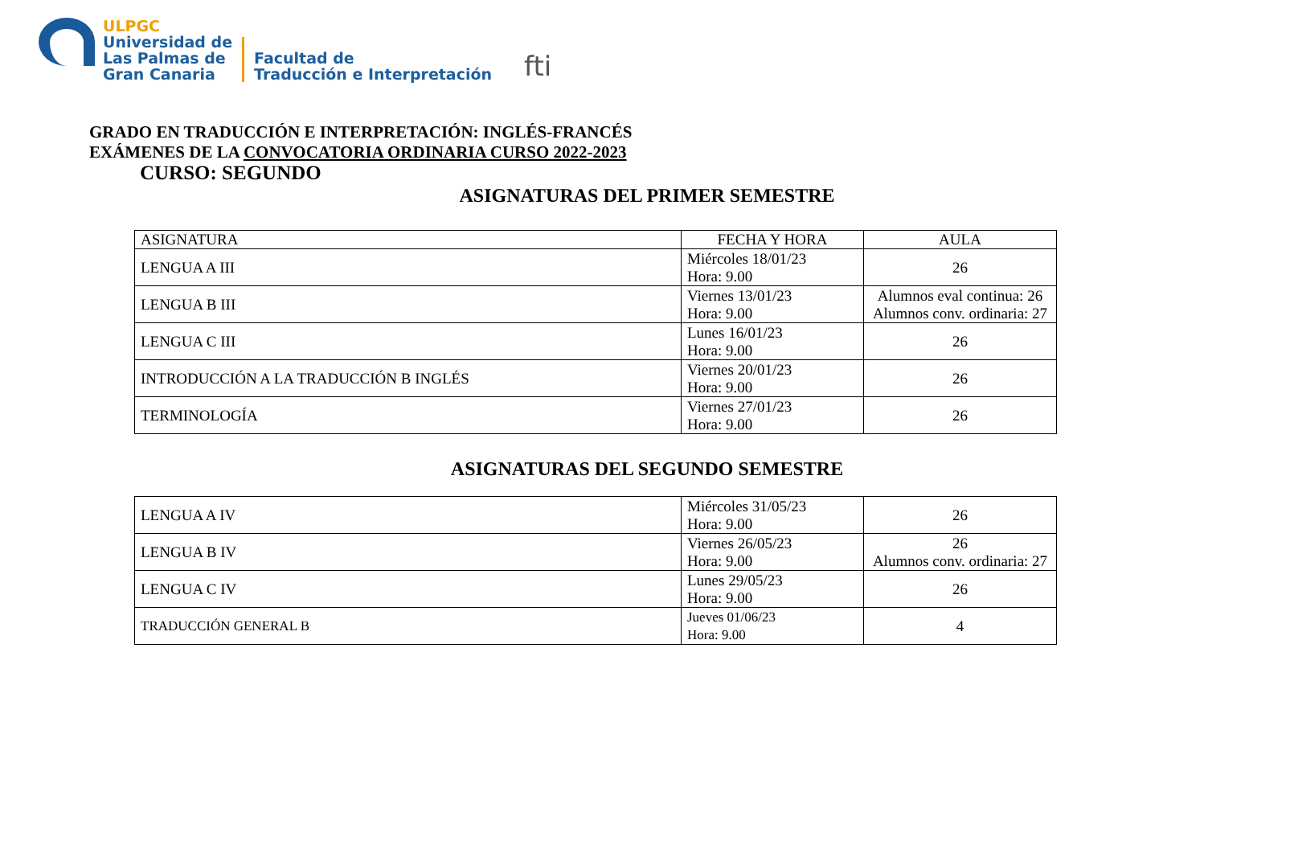ULPGC
Universidad de
Las Palmas de
Gran Canaria
Facultad de
Traducción e Interpretación
fti
GRADO EN TRADUCCIÓN E INTERPRETACIÓN: INGLÉS-FRANCÉS
EXÁMENES DE LA CONVOCATORIA ORDINARIA CURSO 2022-2023
CURSO: SEGUNDO
ASIGNATURAS DEL PRIMER SEMESTRE
| ASIGNATURA | FECHA Y HORA | AULA |
| --- | --- | --- |
| LENGUA A III | Miércoles 18/01/23 Hora: 9.00 | 26 |
| LENGUA B III | Viernes 13/01/23 Hora: 9.00 | Alumnos eval continua: 26 Alumnos conv. ordinaria: 27 |
| LENGUA C III | Lunes 16/01/23 Hora: 9.00 | 26 |
| INTRODUCCIÓN A LA TRADUCCIÓN B INGLÉS | Viernes 20/01/23 Hora: 9.00 | 26 |
| TERMINOLOGÍA | Viernes 27/01/23 Hora: 9.00 | 26 |
ASIGNATURAS DEL SEGUNDO SEMESTRE
| LENGUA A IV | Miércoles 31/05/23 Hora: 9.00 | 26 |
| LENGUA B IV | Viernes 26/05/23 Hora: 9.00 | 26 Alumnos conv. ordinaria: 27 |
| LENGUA C IV | Lunes 29/05/23 Hora: 9.00 | 26 |
| TRADUCCIÓN GENERAL B | Jueves 01/06/23 Hora: 9.00 | 4 |